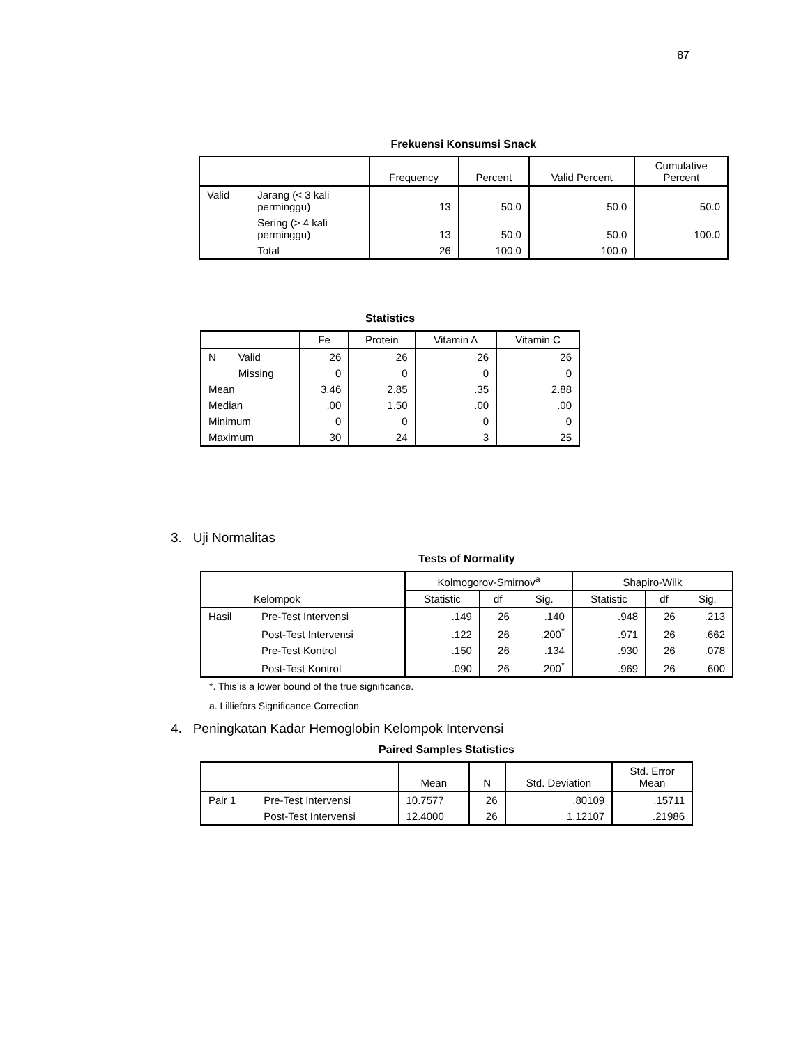87
Frekuensi Konsumsi Snack
| | | Frequency | Percent | Valid Percent | Cumulative Percent |
| --- | --- | --- | --- | --- | --- |
| Valid | Jarang (< 3 kali perminggu) | 13 | 50.0 | 50.0 | 50.0 |
| | Sering (> 4 kali perminggu) | 13 | 50.0 | 50.0 | 100.0 |
| | Total | 26 | 100.0 | 100.0 | |
Statistics
| | | Fe | Protein | Vitamin A | Vitamin C |
| --- | --- | --- | --- | --- | --- |
| N | Valid | 26 | 26 | 26 | 26 |
| | Missing | 0 | 0 | 0 | 0 |
| Mean | | 3.46 | 2.85 | .35 | 2.88 |
| Median | | .00 | 1.50 | .00 | .00 |
| Minimum | | 0 | 0 | 0 | 0 |
| Maximum | | 30 | 24 | 3 | 25 |
3. Uji Normalitas
Tests of Normality
| Kelompok | | Kolmogorov-Smirnov<sup>a</sup> | | | Shapiro-Wilk | | |
| --- | --- | --- | --- | --- | --- | --- | --- |
| | | Statistic | df | Sig. | Statistic | df | Sig. |
| Hasil | Pre-Test Intervensi | .149 | 26 | .140 | .948 | 26 | .213 |
| | Post-Test Intervensi | .122 | 26 | .200<sup>*</sup> | .971 | 26 | .662 |
| | Pre-Test Kontrol | .150 | 26 | .134 | .930 | 26 | .078 |
| | Post-Test Kontrol | .090 | 26 | .200<sup>*</sup> | .969 | 26 | .600 |
*. This is a lower bound of the true significance.
a. Lilliefors Significance Correction
4. Peningkatan Kadar Hemoglobin Kelompok Intervensi
Paired Samples Statistics
| | | Mean | N | Std. Deviation | Std. Error Mean |
| --- | --- | --- | --- | --- | --- |
| Pair 1 | Pre-Test Intervensi | 10.7577 | 26 | .80109 | .15711 |
| | Post-Test Intervensi | 12.4000 | 26 | 1.12107 | .21986 |